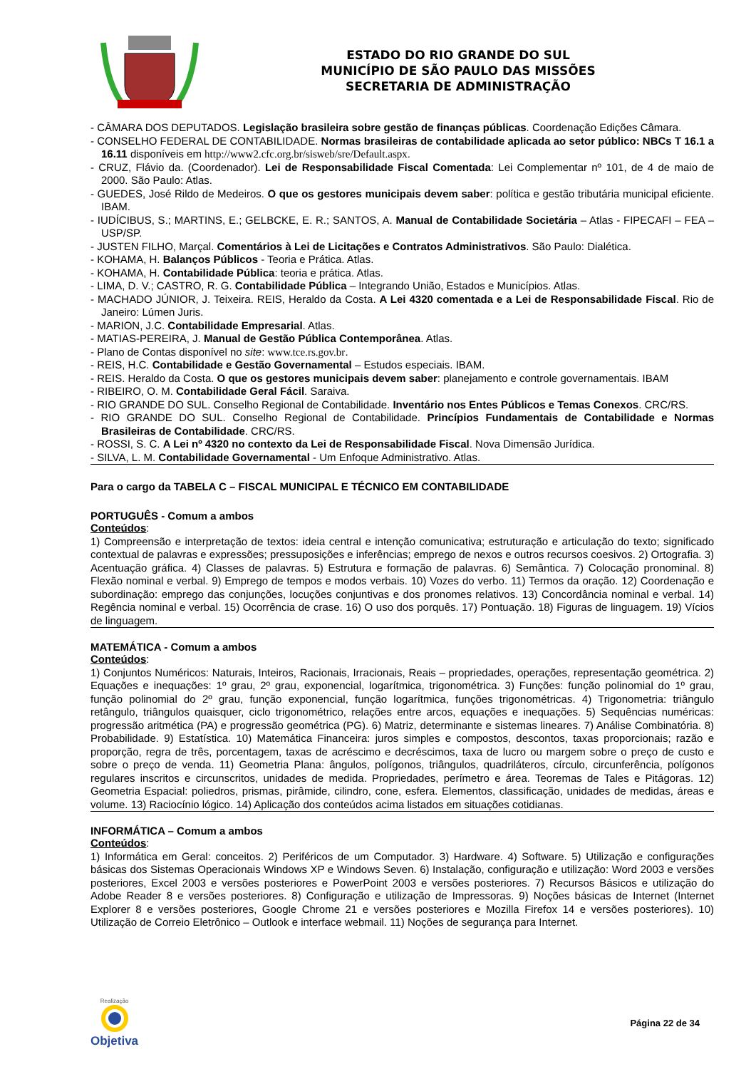ESTADO DO RIO GRANDE DO SUL
MUNICÍPIO DE SÃO PAULO DAS MISSÕES
SECRETARIA DE ADMINISTRAÇÃO
- CÂMARA DOS DEPUTADOS. Legislação brasileira sobre gestão de finanças públicas. Coordenação Edições Câmara.
- CONSELHO FEDERAL DE CONTABILIDADE. Normas brasileiras de contabilidade aplicada ao setor público: NBCs T 16.1 a 16.11 disponíveis em http://www2.cfc.org.br/sisweb/sre/Default.aspx.
- CRUZ, Flávio da. (Coordenador). Lei de Responsabilidade Fiscal Comentada: Lei Complementar nº 101, de 4 de maio de 2000. São Paulo: Atlas.
- GUEDES, José Rildo de Medeiros. O que os gestores municipais devem saber: política e gestão tributária municipal eficiente. IBAM.
- IUDÍCIBUS, S.; MARTINS, E.; GELBCKE, E. R.; SANTOS, A. Manual de Contabilidade Societária – Atlas - FIPECAFI – FEA – USP/SP.
- JUSTEN FILHO, Marçal. Comentários à Lei de Licitações e Contratos Administrativos. São Paulo: Dialética.
- KOHAMA, H. Balanços Públicos - Teoria e Prática. Atlas.
- KOHAMA, H. Contabilidade Pública: teoria e prática. Atlas.
- LIMA, D. V.; CASTRO, R. G. Contabilidade Pública – Integrando União, Estados e Municípios. Atlas.
- MACHADO JÚNIOR, J. Teixeira. REIS, Heraldo da Costa. A Lei 4320 comentada e a Lei de Responsabilidade Fiscal. Rio de Janeiro: Lúmen Juris.
- MARION, J.C. Contabilidade Empresarial. Atlas.
- MATIAS-PEREIRA, J. Manual de Gestão Pública Contemporânea. Atlas.
- Plano de Contas disponível no site: www.tce.rs.gov.br.
- REIS, H.C. Contabilidade e Gestão Governamental – Estudos especiais. IBAM.
- REIS. Heraldo da Costa. O que os gestores municipais devem saber: planejamento e controle governamentais. IBAM
- RIBEIRO, O. M. Contabilidade Geral Fácil. Saraiva.
- RIO GRANDE DO SUL. Conselho Regional de Contabilidade. Inventário nos Entes Públicos e Temas Conexos. CRC/RS.
- RIO GRANDE DO SUL. Conselho Regional de Contabilidade. Princípios Fundamentais de Contabilidade e Normas Brasileiras de Contabilidade. CRC/RS.
- ROSSI, S. C. A Lei nº 4320 no contexto da Lei de Responsabilidade Fiscal. Nova Dimensão Jurídica.
- SILVA, L. M. Contabilidade Governamental - Um Enfoque Administrativo. Atlas.
Para o cargo da TABELA C – FISCAL MUNICIPAL E TÉCNICO EM CONTABILIDADE
PORTUGUÊS - Comum a ambos
Conteúdos:
1) Compreensão e interpretação de textos: ideia central e intenção comunicativa; estruturação e articulação do texto; significado contextual de palavras e expressões; pressuposições e inferências; emprego de nexos e outros recursos coesivos. 2) Ortografia. 3) Acentuação gráfica. 4) Classes de palavras. 5) Estrutura e formação de palavras. 6) Semântica. 7) Colocação pronominal. 8) Flexão nominal e verbal. 9) Emprego de tempos e modos verbais. 10) Vozes do verbo. 11) Termos da oração. 12) Coordenação e subordinação: emprego das conjunções, locuções conjuntivas e dos pronomes relativos. 13) Concordância nominal e verbal. 14) Regência nominal e verbal. 15) Ocorrência de crase. 16) O uso dos porquês. 17) Pontuação. 18) Figuras de linguagem. 19) Vícios de linguagem.
MATEMÁTICA - Comum a ambos
Conteúdos:
1) Conjuntos Numéricos: Naturais, Inteiros, Racionais, Irracionais, Reais – propriedades, operações, representação geométrica. 2) Equações e inequações: 1º grau, 2º grau, exponencial, logarítmica, trigonométrica. 3) Funções: função polinomial do 1º grau, função polinomial do 2º grau, função exponencial, função logarítmica, funções trigonométricas. 4) Trigonometria: triângulo retângulo, triângulos quaisquer, ciclo trigonométrico, relações entre arcos, equações e inequações. 5) Sequências numéricas: progressão aritmética (PA) e progressão geométrica (PG). 6) Matriz, determinante e sistemas lineares. 7) Análise Combinatória. 8) Probabilidade. 9) Estatística. 10) Matemática Financeira: juros simples e compostos, descontos, taxas proporcionais; razão e proporção, regra de três, porcentagem, taxas de acréscimo e decréscimos, taxa de lucro ou margem sobre o preço de custo e sobre o preço de venda. 11) Geometria Plana: ângulos, polígonos, triângulos, quadriláteros, círculo, circunferência, polígonos regulares inscritos e circunscritos, unidades de medida. Propriedades, perímetro e área. Teoremas de Tales e Pitágoras. 12) Geometria Espacial: poliedros, prismas, pirâmide, cilindro, cone, esfera. Elementos, classificação, unidades de medidas, áreas e volume. 13) Raciocínio lógico. 14) Aplicação dos conteúdos acima listados em situações cotidianas.
INFORMÁTICA – Comum a ambos
Conteúdos:
1) Informática em Geral: conceitos. 2) Periféricos de um Computador. 3) Hardware. 4) Software. 5) Utilização e configurações básicas dos Sistemas Operacionais Windows XP e Windows Seven. 6) Instalação, configuração e utilização: Word 2003 e versões posteriores, Excel 2003 e versões posteriores e PowerPoint 2003 e versões posteriores. 7) Recursos Básicos e utilização do Adobe Reader 8 e versões posteriores. 8) Configuração e utilização de Impressoras. 9) Noções básicas de Internet (Internet Explorer 8 e versões posteriores, Google Chrome 21 e versões posteriores e Mozilla Firefox 14 e versões posteriores). 10) Utilização de Correio Eletrônico – Outlook e interface webmail. 11) Noções de segurança para Internet.
Realização
Objetiva
Página 22 de 34